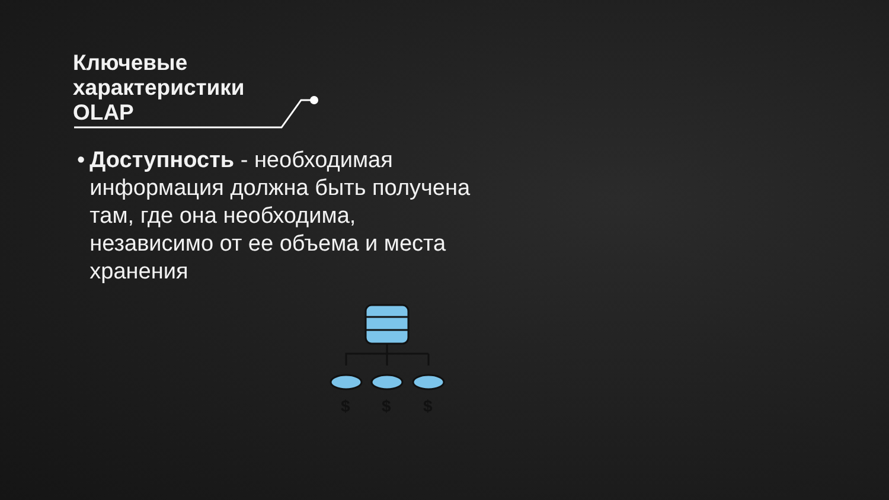Ключевые
характеристики
OLAP
• Доступность - необходимая информация должна быть получена там, где она необходима, независимо от ее объема и места хранения
$
$
$